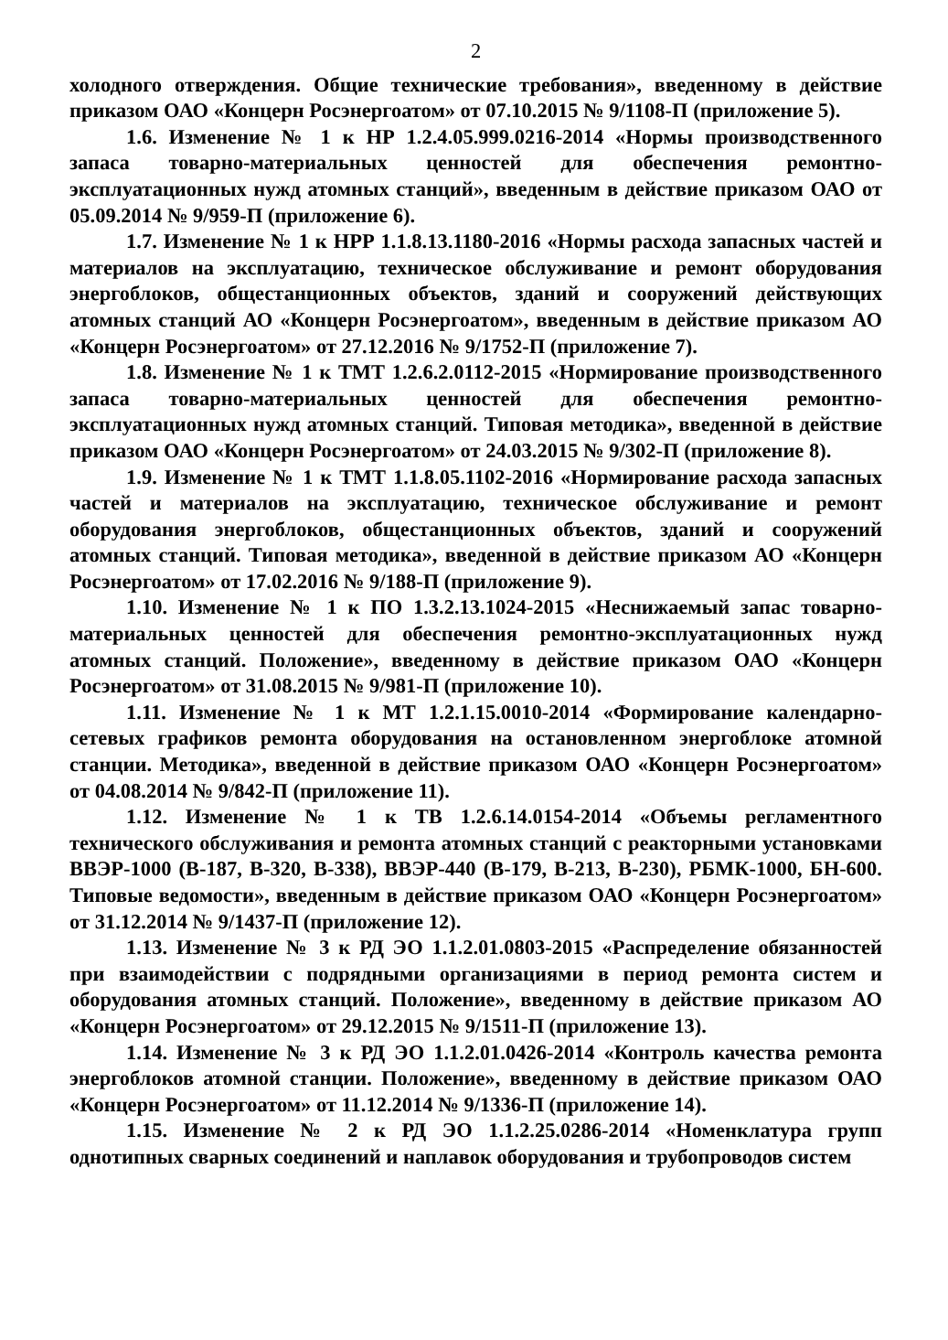2
холодного отверждения. Общие технические требования», введенному в действие приказом ОАО «Концерн Росэнергоатом» от 07.10.2015 № 9/1108-П (приложение 5).
1.6. Изменение № 1 к НР 1.2.4.05.999.0216-2014 «Нормы производственного запаса товарно-материальных ценностей для обеспечения ремонтно-эксплуатационных нужд атомных станций», введенным в действие приказом ОАО от 05.09.2014 № 9/959-П (приложение 6).
1.7. Изменение № 1 к НРР 1.1.8.13.1180-2016 «Нормы расхода запасных частей и материалов на эксплуатацию, техническое обслуживание и ремонт оборудования энергоблоков, общестанционных объектов, зданий и сооружений действующих атомных станций АО «Концерн Росэнергоатом», введенным в действие приказом АО «Концерн Росэнергоатом» от 27.12.2016 № 9/1752-П (приложение 7).
1.8. Изменение № 1 к ТМТ 1.2.6.2.0112-2015 «Нормирование производственного запаса товарно-материальных ценностей для обеспечения ремонтно-эксплуатационных нужд атомных станций. Типовая методика», введенной в действие приказом ОАО «Концерн Росэнергоатом» от 24.03.2015 № 9/302-П (приложение 8).
1.9. Изменение № 1 к ТМТ 1.1.8.05.1102-2016 «Нормирование расхода запасных частей и материалов на эксплуатацию, техническое обслуживание и ремонт оборудования энергоблоков, общестанционных объектов, зданий и сооружений атомных станций. Типовая методика», введенной в действие приказом АО «Концерн Росэнергоатом» от 17.02.2016 № 9/188-П (приложение 9).
1.10. Изменение № 1 к ПО 1.3.2.13.1024-2015 «Неснижаемый запас товарно-материальных ценностей для обеспечения ремонтно-эксплуатационных нужд атомных станций. Положение», введенному в действие приказом ОАО «Концерн Росэнергоатом» от 31.08.2015 № 9/981-П (приложение 10).
1.11. Изменение № 1 к МТ 1.2.1.15.0010-2014 «Формирование календарно-сетевых графиков ремонта оборудования на остановленном энергоблоке атомной станции. Методика», введенной в действие приказом ОАО «Концерн Росэнергоатом» от 04.08.2014 № 9/842-П (приложение 11).
1.12. Изменение № 1 к ТВ 1.2.6.14.0154-2014 «Объемы регламентного технического обслуживания и ремонта атомных станций с реакторными установками ВВЭР-1000 (В-187, В-320, В-338), ВВЭР-440 (В-179, В-213, В-230), РБМК-1000, БН-600. Типовые ведомости», введенным в действие приказом ОАО «Концерн Росэнергоатом» от 31.12.2014 № 9/1437-П (приложение 12).
1.13. Изменение № 3 к РД ЭО 1.1.2.01.0803-2015 «Распределение обязанностей при взаимодействии с подрядными организациями в период ремонта систем и оборудования атомных станций. Положение», введенному в действие приказом АО «Концерн Росэнергоатом» от 29.12.2015 № 9/1511-П (приложение 13).
1.14. Изменение № 3 к РД ЭО 1.1.2.01.0426-2014 «Контроль качества ремонта энергоблоков атомной станции. Положение», введенному в действие приказом ОАО «Концерн Росэнергоатом» от 11.12.2014 № 9/1336-П (приложение 14).
1.15. Изменение № 2 к РД ЭО 1.1.2.25.0286-2014 «Номенклатура групп однотипных сварных соединений и наплавок оборудования и трубопроводов систем